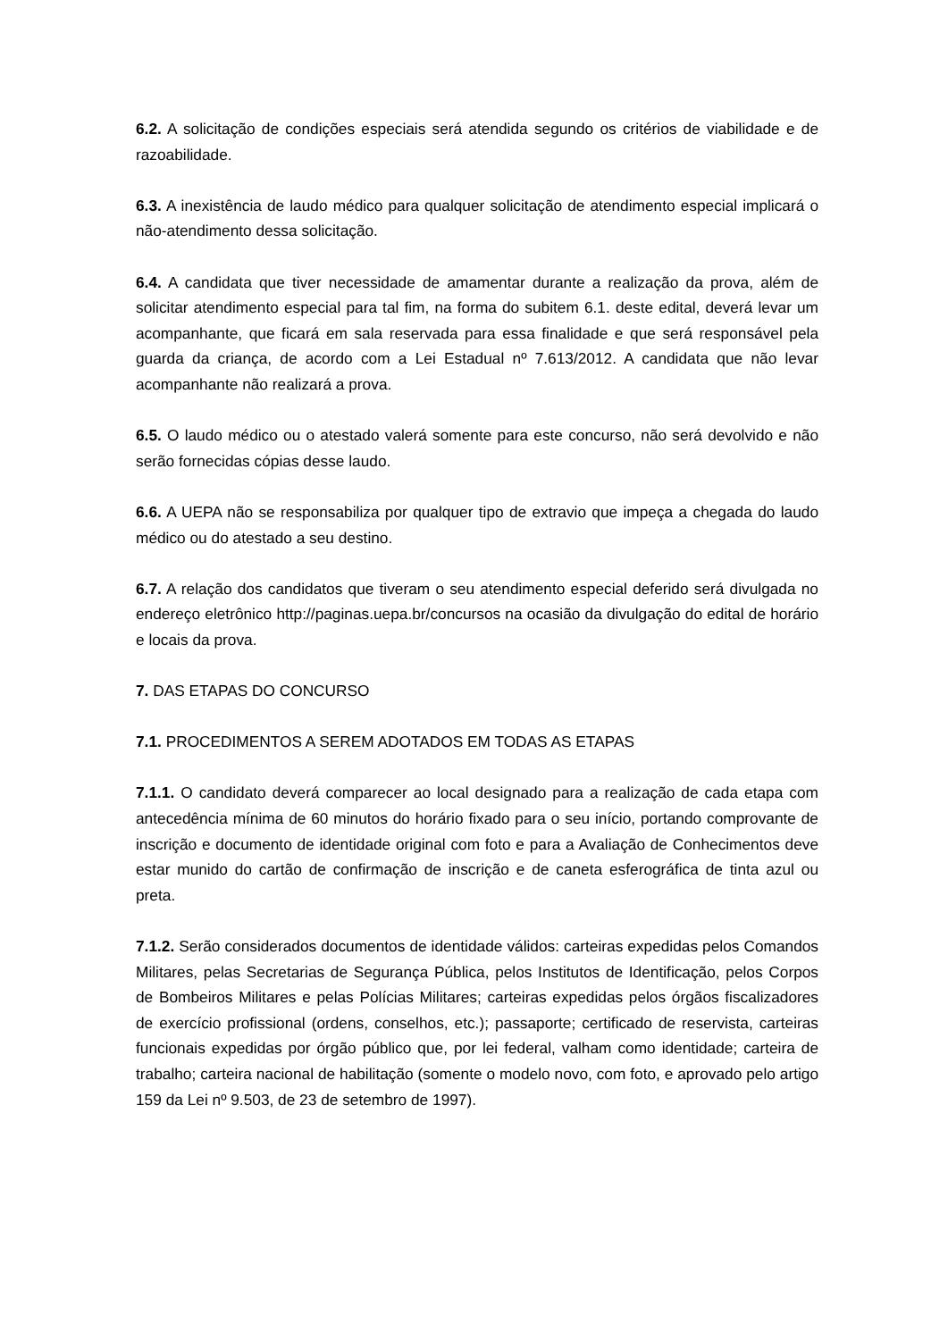6.2. A solicitação de condições especiais será atendida segundo os critérios de viabilidade e de razoabilidade.
6.3. A inexistência de laudo médico para qualquer solicitação de atendimento especial implicará o não-atendimento dessa solicitação.
6.4. A candidata que tiver necessidade de amamentar durante a realização da prova, além de solicitar atendimento especial para tal fim, na forma do subitem 6.1. deste edital, deverá levar um acompanhante, que ficará em sala reservada para essa finalidade e que será responsável pela guarda da criança, de acordo com a Lei Estadual nº 7.613/2012. A candidata que não levar acompanhante não realizará a prova.
6.5. O laudo médico ou o atestado valerá somente para este concurso, não será devolvido e não serão fornecidas cópias desse laudo.
6.6. A UEPA não se responsabiliza por qualquer tipo de extravio que impeça a chegada do laudo médico ou do atestado a seu destino.
6.7. A relação dos candidatos que tiveram o seu atendimento especial deferido será divulgada no endereço eletrônico http://paginas.uepa.br/concursos na ocasião da divulgação do edital de horário e locais da prova.
7. DAS ETAPAS DO CONCURSO
7.1. PROCEDIMENTOS A SEREM ADOTADOS EM TODAS AS ETAPAS
7.1.1. O candidato deverá comparecer ao local designado para a realização de cada etapa com antecedência mínima de 60 minutos do horário fixado para o seu início, portando comprovante de inscrição e documento de identidade original com foto e para a Avaliação de Conhecimentos deve estar munido do cartão de confirmação de inscrição e de caneta esferográfica de tinta azul ou preta.
7.1.2. Serão considerados documentos de identidade válidos: carteiras expedidas pelos Comandos Militares, pelas Secretarias de Segurança Pública, pelos Institutos de Identificação, pelos Corpos de Bombeiros Militares e pelas Polícias Militares; carteiras expedidas pelos órgãos fiscalizadores de exercício profissional (ordens, conselhos, etc.); passaporte; certificado de reservista, carteiras funcionais expedidas por órgão público que, por lei federal, valham como identidade; carteira de trabalho; carteira nacional de habilitação (somente o modelo novo, com foto, e aprovado pelo artigo 159 da Lei nº 9.503, de 23 de setembro de 1997).